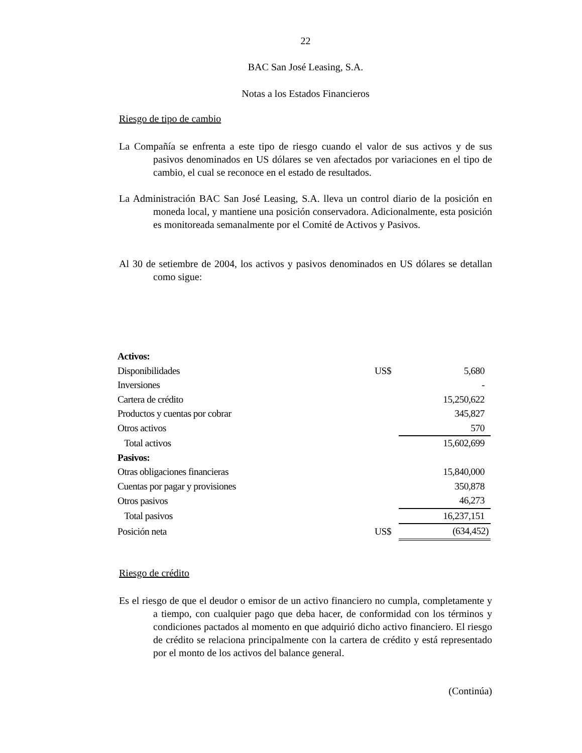22
BAC San José Leasing, S.A.
Notas a los Estados Financieros
Riesgo de tipo de cambio
La Compañía se enfrenta a este tipo de riesgo cuando el valor de sus activos y de sus pasivos denominados en US dólares se ven afectados por variaciones en el tipo de cambio, el cual se reconoce en el estado de resultados.
La Administración BAC San José Leasing, S.A. lleva un control diario de la posición en moneda local, y mantiene una posición conservadora. Adicionalmente, esta posición es monitoreada semanalmente por el Comité de Activos y Pasivos.
Al 30 de setiembre de 2004, los activos y pasivos denominados en US dólares se detallan como sigue:
| Activos: | | |
| Disponibilidades | US$ | 5,680 |
| Inversiones | | - |
| Cartera de crédito | | 15,250,622 |
| Productos y cuentas por cobrar | | 345,827 |
| Otros activos | | 570 |
| Total activos | | 15,602,699 |
| Pasivos: | | |
| Otras obligaciones financieras | | 15,840,000 |
| Cuentas por pagar y provisiones | | 350,878 |
| Otros pasivos | | 46,273 |
| Total pasivos | | 16,237,151 |
| Posición neta | US$ | (634,452) |
Riesgo de crédito
Es el riesgo de que el deudor o emisor de un activo financiero no cumpla, completamente y a tiempo, con cualquier pago que deba hacer, de conformidad con los términos y condiciones pactados al momento en que adquirió dicho activo financiero. El riesgo de crédito se relaciona principalmente con la cartera de crédito y está representado por el monto de los activos del balance general.
(Continúa)